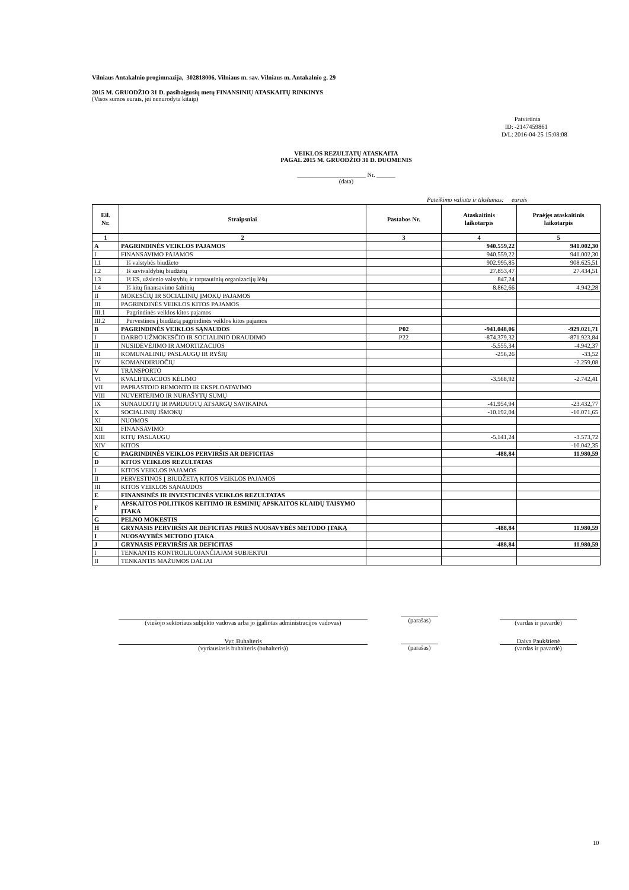Vilniaus Antakalnio progimnazija, 302818006, Vilniaus m. sav. Vilniaus m. Antakalnio g. 29
2015 M. GRUODŽIO 31 D. pasibaigusių metų FINANSINIŲ ATASKAITŲ RINKINYS
(Visos sumos eurais, jei nenurodyta kitaip)
| | Patvirtinta |
| ID: | -2147459861 |
| D/L: | 2016-04-25 15:08:08 |
VEIKLOS REZULTATŲ ATASKAITA
PAGAL 2015 M. GRUODŽIO 31 D. DUOMENIS
______________________ Nr. ______
(data)
Pateikimo valiuta ir tikslumas: eurais
| Eil. Nr. | Straipsniai | Pastabos Nr. | Ataskaitinis laikotarpis | Praėjęs ataskaitinis laikotarpis |
| --- | --- | --- | --- | --- |
| 1 | 2 | 3 | 4 | 5 |
| A | PAGRINDINĖS VEIKLOS PAJAMOS | | 940.559,22 | 941.002,30 |
| I | FINANSAVIMO PAJAMOS | | 940.559,22 | 941.002,30 |
| I.1 | Iš valstybės biudžeto | | 902.995,85 | 908.625,51 |
| I.2 | Iš savivaldybių biudžetų | | 27.853,47 | 27.434,51 |
| I.3 | Iš ES, užsienio valstybių ir tarptautinių organizacijų lėšų | | 847,24 | |
| I.4 | Iš kitų finansavimo šaltinių | | 8.862,66 | 4.942,28 |
| II | MOKESČIŲ IR SOCIALINIŲ ĮMOKŲ PAJAMOS | | | |
| III | PAGRINDINĖS VEIKLOS KITOS PAJAMOS | | | |
| III.1 | Pagrindinės veiklos kitos pajamos | | | |
| III.2 | Pervestinos į biudžetą pagrindinės veiklos kitos pajamos | | | |
| B | PAGRINDINĖS VEIKLOS SĄNAUDOS | P02 | -941.048,06 | -929.021,71 |
| I | DARBO UŽMOKESČIO IR SOCIALINIO DRAUDIMO | P22 | -874.379,32 | -871.923,84 |
| II | NUSIDĖVĖJIMO IR AMORTIZACIJOS | | -5.555,34 | -4.942,37 |
| III | KOMUNALINIŲ PASLAUGŲ IR RYŠIŲ | | -256,26 | -33,52 |
| IV | KOMANDIRUOČIŲ | | | -2.259,08 |
| V | TRANSPORTO | | | |
| VI | KVALIFIKACIJOS KĖLIMO | | -3.568,92 | -2.742,41 |
| VII | PAPRASTOJO REMONTO IR EKSPLOATAVIMO | | | |
| VIII | NUVERTĖJIMO IR NURAŠYTŲ SUMŲ | | | |
| IX | SUNAUDOTŲ IR PARDUOTŲ ATSARGŲ SAVIKAINA | | -41.954,94 | -23.432,77 |
| X | SOCIALINIŲ IŠMOKŲ | | -10.192,04 | -10.071,65 |
| XI | NUOMOS | | | |
| XII | FINANSAVIMO | | | |
| XIII | KITŲ PASLAUGŲ | | -5.141,24 | -3.573,72 |
| XIV | KITOS | | | -10.042,35 |
| C | PAGRINDINĖS VEIKLOS PERVIRŠIS AR DEFICITAS | | -488,84 | 11.980,59 |
| D | KITOS VEIKLOS REZULTATAS | | | |
| I | KITOS VEIKLOS PAJAMOS | | | |
| II | PERVESTINOS Į BIUDŽETĄ KITOS VEIKLOS PAJAMOS | | | |
| III | KITOS VEIKLOS SĄNAUDOS | | | |
| E | FINANSINĖS IR INVESTICINĖS VEIKLOS REZULTATAS | | | |
| F | APSKAITOS POLITIKOS KEITIMO IR ESMINIŲ APSKAITOS KLAIDŲ TAISYMO ĮTAKA | | | |
| G | PELNO MOKESTIS | | | |
| H | GRYNASIS PERVIRŠIS AR DEFICITAS PRIEŠ NUOSAVYBĖS METODO ĮTAKĄ | | -488,84 | 11.980,59 |
| I | NUOSAVYBĖS METODO ĮTAKA | | | |
| J | GRYNASIS PERVIRŠIS AR DEFICITAS | | -488,84 | 11.980,59 |
| I | TENKANTIS KONTROLIUOJANČIAJAM SUBJEKTUI | | | |
| II | TENKANTIS MAŽUMOS DALIAI | | | |
(viešojo sektoriaus subjekto vadovas arba jo įgaliotas administracijos vadovas)
____________
(parašas)
(vardas ir pavardė)
Vyr. Buhalteris
(vyriausiasis buhalteris (buhalteris))
____________
(parašas)
Daiva Paukštienė
(vardas ir pavardė)
10